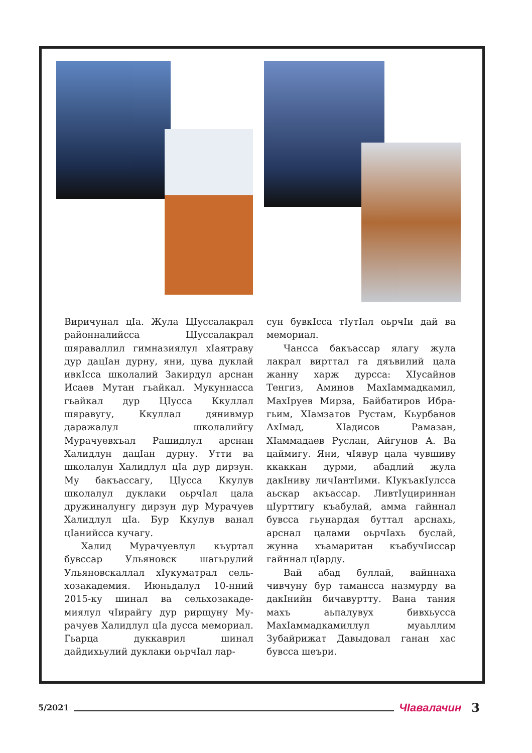Виричунал цIа. Жула ЦIусса­лакрал районналийсса ЦIусса­лакрал шяраваллил гимназиялул хIаятраву дур дацIан дурну, яни, цува дуклай ивкIсса школалий Закирдул арснан Исаев Мутан гьайкал. Мукуннасса гьайкал дур ЦIусса Ккуллал шяравугу, Кку­ллал дянивмур даражалул шко­лалийгу Мурачуевхъал Рашидлул арснан Халидлун дацIан дурну. Утти ва школалун Халидлул цIа дур дирзун. Му бакъассагу, ЦIусса Ккулув школалул дуклаки оьрчIал цала дружиналунгу дирзун дур Мурачуев Халидлул цIа. Бур Кку­лув ванал цIанийсса кучагу.
Халид Мурачуевлул къуртал бувссар Ульяновск шагьрулий Ульяновскаллал хIукуматрал сель­хозакадемия. Июньдалул 10-нний 2015-ку шинал ва сельхозакаде­миялул чIирайгу дур рирщуну Му­рачуев Халидлул цIа дусса мемо­риал. Гьарца дуккаврил шинал дайдихьулий дуклаки оьрчIал лар-
сун бувкIсса тIутIал оьрчIи дай ва мемориал.
Чансса бакъассар ялагу жула лакрал вирттал га дяъвилий цала жанну харж дурсса: ХIусайнов Тенгиз, Аминов МахIаммадкамил, МахIруев Мирза, Байбатиров Ибра­гьим, ХIамзатов Рустам, Кьурба­нов АхIмад, ХIадисов Рамазан, ХIаммадаев Руслан, Айгунов А. Ва цаймигу. Яни, чIявур цала чувшиву ккаккан дурми, абад­лий жула дакIниву личIантIими. КIукъакIулсса аьскар акъассар. ЛивтIуцириннан цIурттигу къабу­лай, амма гайннал бувсса гьунар­дая буттал арснахь, арснал цалами оьрчIахь буслай, жунна хъамари­тан къабучIиссар гайннал цIарду.
Вай абад буллай, вайннаха чивчуну бур тамансса назмурду ва дакIнийн бичавуртту. Вана та­ния махъ аьпалувух бивхьусса МахIаммадкамиллул муаьллим Зубайрижат Давыдовал ганан хас бувсса шеъри.
5/2021 ЧIавалачин 3